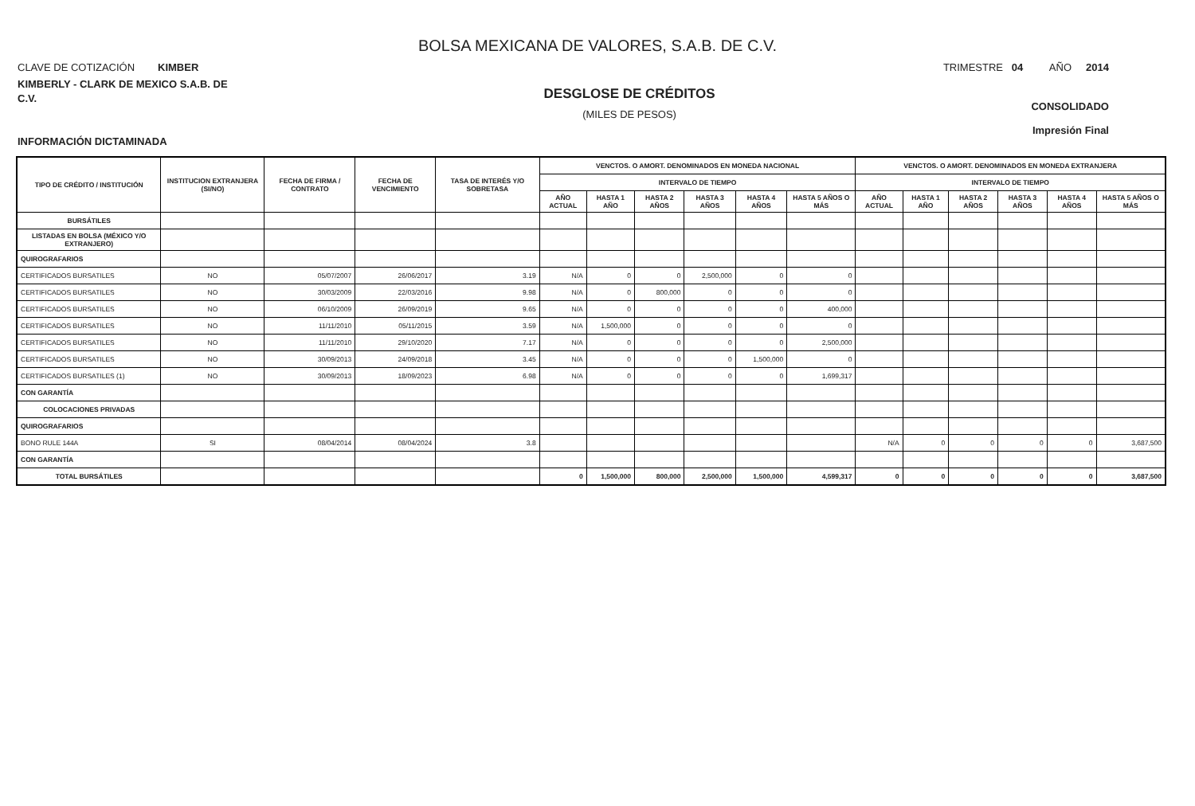BOLSA MEXICANA DE VALORES, S.A.B. DE C.V.
CLAVE DE COTIZACIÓN KIMBER
TRIMESTRE 04 AÑO 2014
KIMBERLY - CLARK DE MEXICO S.A.B. DE
C.V.
INFORMACIÓN DICTAMINADA
DESGLOSE DE CRÉDITOS
(MILES DE PESOS)
CONSOLIDADO
Impresión Final
| TIPO DE CRÉDITO / INSTITUCIÓN | INSTITUCION EXTRANJERA (SI/NO) | FECHA DE FIRMA / CONTRATO | FECHA DE VENCIMIENTO | TASA DE INTERÉS Y/O SOBRETASA | VENCTOS. O AMORT. DENOMINADOS EN MONEDA NACIONAL | | | | | | VENCTOS. O AMORT. DENOMINADOS EN MONEDA EXTRANJERA | | | | | |
| --- | --- | --- | --- | --- | --- | --- | --- | --- | --- | --- | --- | --- | --- | --- | --- | --- |
| | | | | | INTERVALO DE TIEMPO | | | | | | INTERVALO DE TIEMPO | | | | | |
| | | | | | AÑO ACTUAL | HASTA 1 AÑO | HASTA 2 AÑOS | HASTA 3 AÑOS | HASTA 4 AÑOS | HASTA 5 AÑOS O MÁS | AÑO ACTUAL | HASTA 1 AÑO | HASTA 2 AÑOS | HASTA 3 AÑOS | HASTA 4 AÑOS | HASTA 5 AÑOS O MÁS |
| BURSÁTILES | | | | | | | | | | | | | | | | |
| LISTADAS EN BOLSA (MÉXICO Y/O EXTRANJERO) | | | | | | | | | | | | | | | | |
| QUIROGRAFARIOS | | | | | | | | | | | | | | | | |
| CERTIFICADOS BURSATILES | NO | 05/07/2007 | 26/06/2017 | 3.19 | N/A | 0 | 0 | 2,500,000 | 0 | 0 | | | | | | |
| CERTIFICADOS BURSATILES | NO | 30/03/2009 | 22/03/2016 | 9.98 | N/A | 0 | 800,000 | 0 | 0 | 0 | | | | | | |
| CERTIFICADOS BURSATILES | NO | 06/10/2009 | 26/09/2019 | 9.65 | N/A | 0 | 0 | 0 | 0 | 400,000 | | | | | | |
| CERTIFICADOS BURSATILES | NO | 11/11/2010 | 05/11/2015 | 3.59 | N/A | 1,500,000 | 0 | 0 | 0 | 0 | | | | | | |
| CERTIFICADOS BURSATILES | NO | 11/11/2010 | 29/10/2020 | 7.17 | N/A | 0 | 0 | 0 | 0 | 2,500,000 | | | | | | |
| CERTIFICADOS BURSATILES | NO | 30/09/2013 | 24/09/2018 | 3.45 | N/A | 0 | 0 | 0 | 1,500,000 | 0 | | | | | | |
| CERTIFICADOS BURSATILES (1) | NO | 30/09/2013 | 18/09/2023 | 6.98 | N/A | 0 | 0 | 0 | 0 | 1,699,317 | | | | | | |
| CON GARANTÍA | | | | | | | | | | | | | | | | |
| COLOCACIONES PRIVADAS | | | | | | | | | | | | | | | | |
| QUIROGRAFARIOS | | | | | | | | | | | | | | | | |
| BONO RULE 144A | SI | 08/04/2014 | 08/04/2024 | 3.8 | | | | | | | N/A | 0 | 0 | 0 | 0 | 3,687,500 |
| CON GARANTÍA | | | | | | | | | | | | | | | | |
| TOTAL BURSÁTILES | | | | | 0 | 1,500,000 | 800,000 | 2,500,000 | 1,500,000 | 4,599,317 | 0 | 0 | 0 | 0 | 0 | 3,687,500 |